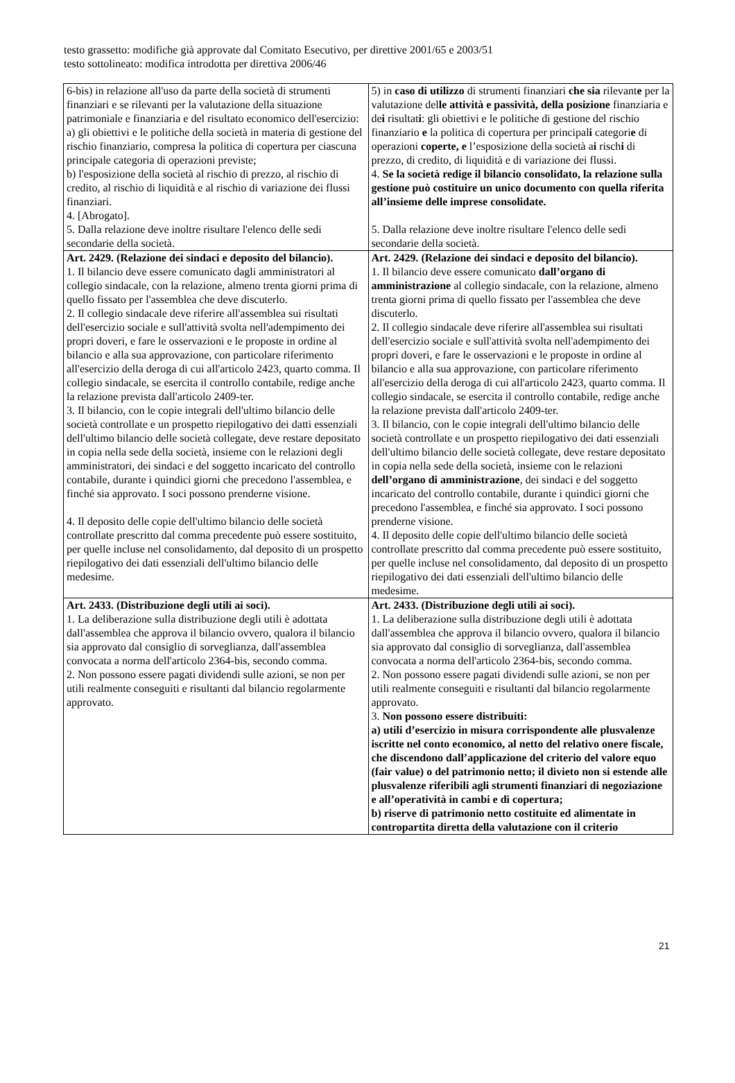testo grassetto: modifiche già approvate dal Comitato Esecutivo, per direttive 2001/65 e 2003/51
testo sottolineato: modifica introdotta per direttiva 2006/46
| 6-bis) in relazione all'uso da parte della società di strumenti finanziari e se rilevanti per la valutazione della situazione patrimoniale e finanziaria e del risultato economico dell'esercizio: a) gli obiettivi e le politiche della società in materia di gestione del rischio finanziario, compresa la politica di copertura per ciascuna principale categoria di operazioni previste; b) l'esposizione della società al rischio di prezzo, al rischio di credito, al rischio di liquidità e al rischio di variazione dei flussi finanziari. 4. [Abrogato]. 5. Dalla relazione deve inoltre risultare l'elenco delle sedi secondarie della società. | 5) in caso di utilizzo di strumenti finanziari che sia rilevant e per la valutazione del le attività e passività, della posizione finanziaria e de i risultat i : gli obiettivi e le politiche di gestione del rischio finanziario e la politica di copertura per principal i categori e di operazioni coperte, e l’esposizione della società a i risch i di prezzo, di credito, di liquidità e di variazione dei flussi. 4. Se la società redige il bilancio consolidato, la relazione sulla gestione può costituire un unico documento con quella riferita all’insieme delle imprese consolidate. 5. Dalla relazione deve inoltre risultare l'elenco delle sedi secondarie della società. |
| Art. 2429. (Relazione dei sindaci e deposito del bilancio). 1. Il bilancio deve essere comunicato dagli amministratori al collegio sindacale, con la relazione, almeno trenta giorni prima di quello fissato per l'assemblea che deve discuterlo. 2. Il collegio sindacale deve riferire all'assemblea sui risultati dell'esercizio sociale e sull'attività svolta nell'adempimento dei propri doveri, e fare le osservazioni e le proposte in ordine al bilancio e alla sua approvazione, con particolare riferimento all'esercizio della deroga di cui all'articolo 2423, quarto comma. Il collegio sindacale, se esercita il controllo contabile, redige anche la relazione prevista dall'articolo 2409-ter. 3. Il bilancio, con le copie integrali dell'ultimo bilancio delle società controllate e un prospetto riepilogativo dei datti essenziali dell'ultimo bilancio delle società collegate, deve restare depositato in copia nella sede della società, insieme con le relazioni degli amministratori, dei sindaci e del soggetto incaricato del controllo contabile, durante i quindici giorni che precedono l'assemblea, e finché sia approvato. I soci possono prenderne visione. 4. Il deposito delle copie dell'ultimo bilancio delle società controllate prescritto dal comma precedente può essere sostituito, per quelle incluse nel consolidamento, dal deposito di un prospetto riepilogativo dei dati essenziali dell'ultimo bilancio delle medesime. | Art. 2429. (Relazione dei sindaci e deposito del bilancio). 1. Il bilancio deve essere comunicato dall’organo di amministrazione al collegio sindacale, con la relazione, almeno trenta giorni prima di quello fissato per l'assemblea che deve discuterlo. 2. Il collegio sindacale deve riferire all'assemblea sui risultati dell'esercizio sociale e sull'attività svolta nell'adempimento dei propri doveri, e fare le osservazioni e le proposte in ordine al bilancio e alla sua approvazione, con particolare riferimento all'esercizio della deroga di cui all'articolo 2423, quarto comma. Il collegio sindacale, se esercita il controllo contabile, redige anche la relazione prevista dall'articolo 2409-ter. 3. Il bilancio, con le copie integrali dell'ultimo bilancio delle società controllate e un prospetto riepilogativo dei dati essenziali dell'ultimo bilancio delle società collegate, deve restare depositato in copia nella sede della società, insieme con le relazioni dell’organo di amministrazione , dei sindaci e del soggetto incaricato del controllo contabile, durante i quindici giorni che precedono l'assemblea, e finché sia approvato. I soci possono prenderne visione. 4. Il deposito delle copie dell'ultimo bilancio delle società controllate prescritto dal comma precedente può essere sostituito, per quelle incluse nel consolidamento, dal deposito di un prospetto riepilogativo dei dati essenziali dell'ultimo bilancio delle medesime. |
| Art. 2433. (Distribuzione degli utili ai soci). 1. La deliberazione sulla distribuzione degli utili è adottata dall'assemblea che approva il bilancio ovvero, qualora il bilancio sia approvato dal consiglio di sorveglianza, dall'assemblea convocata a norma dell'articolo 2364-bis, secondo comma. 2. Non possono essere pagati dividendi sulle azioni, se non per utili realmente conseguiti e risultanti dal bilancio regolarmente approvato. | Art. 2433. (Distribuzione degli utili ai soci). 1. La deliberazione sulla distribuzione degli utili è adottata dall'assemblea che approva il bilancio ovvero, qualora il bilancio sia approvato dal consiglio di sorveglianza, dall'assemblea convocata a norma dell'articolo 2364-bis, secondo comma. 2. Non possono essere pagati dividendi sulle azioni, se non per utili realmente conseguiti e risultanti dal bilancio regolarmente approvato. 3. Non possono essere distribuiti: a) utili d’esercizio in misura corrispondente alle plusvalenze iscritte nel conto economico, al netto del relativo onere fiscale, che discendono dall’applicazione del criterio del valore equo (fair value) o del patrimonio netto; il divieto non si estende alle plusvalenze riferibili agli strumenti finanziari di negoziazione e all’operatività in cambi e di copertura; b) riserve di patrimonio netto costituite ed alimentate in contropartita diretta della valutazione con il criterio |
21